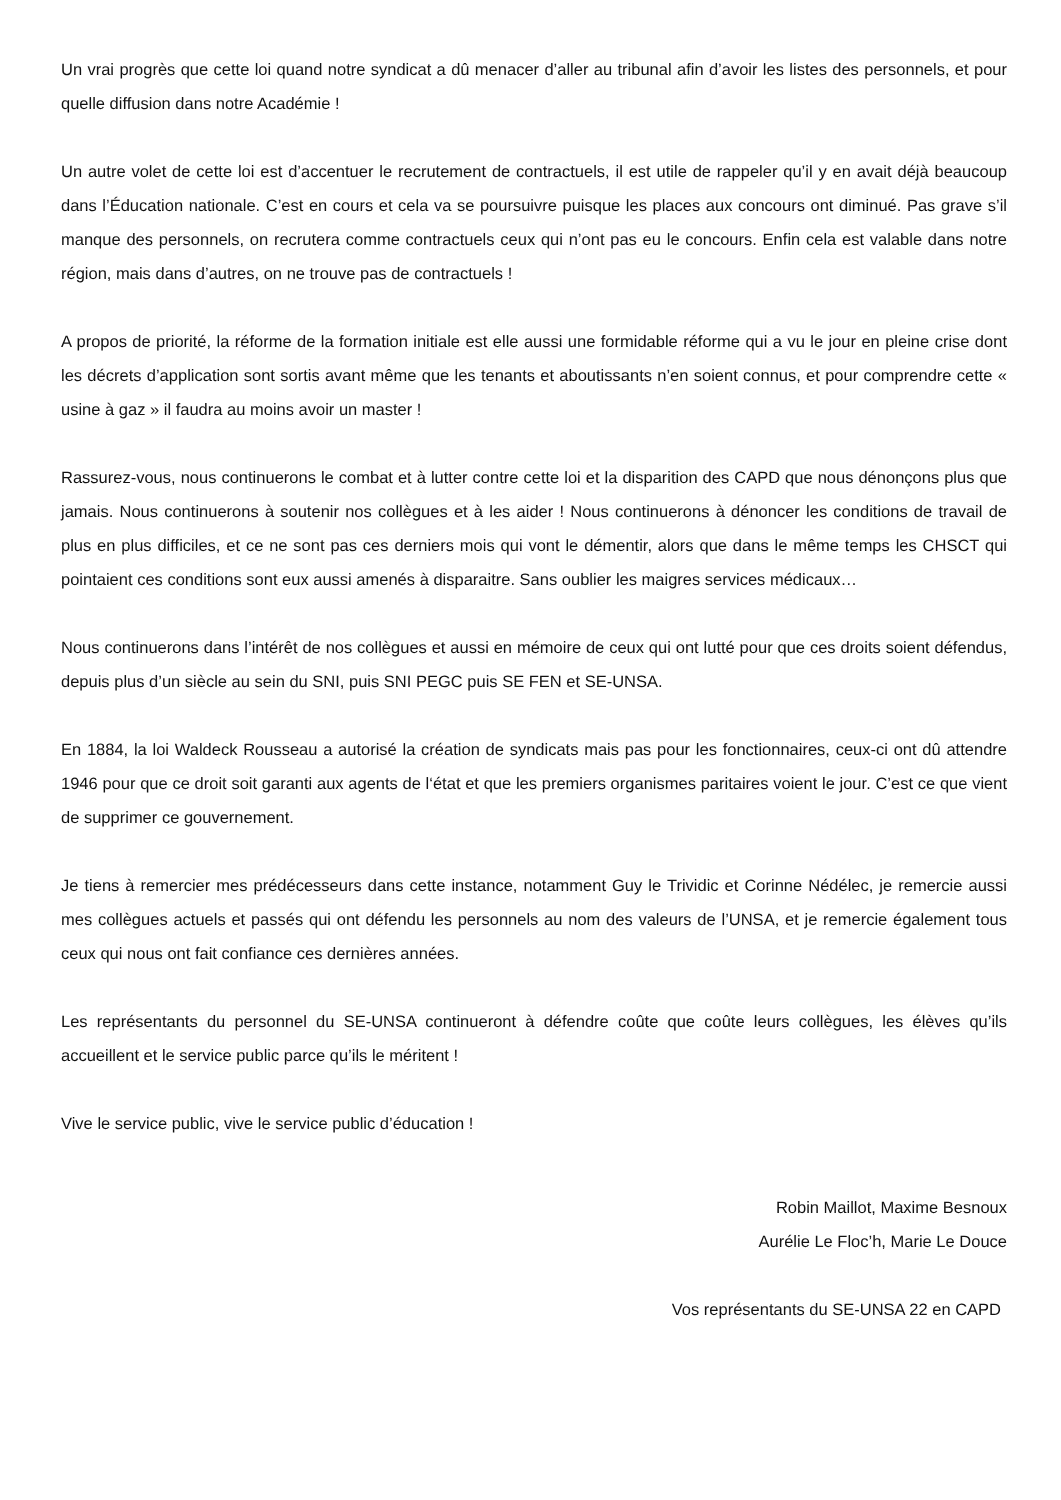Un vrai progrès que cette loi quand notre syndicat a dû menacer d’aller au tribunal afin d’avoir les listes des personnels, et pour quelle diffusion dans notre Académie !
Un autre volet de cette loi est d’accentuer le recrutement de contractuels, il est utile de rappeler qu’il y en avait déjà beaucoup dans l’Éducation nationale. C’est en cours et cela va se poursuivre puisque les places aux concours ont diminué. Pas grave s’il manque des personnels, on recrutera comme contractuels ceux qui n’ont pas eu le concours. Enfin cela est valable dans notre région, mais dans d’autres, on ne trouve pas de contractuels !
A propos de priorité, la réforme de la formation initiale est elle aussi une formidable réforme qui a vu le jour en pleine crise dont les décrets d’application sont sortis avant même que les tenants et aboutissants n’en soient connus, et pour comprendre cette « usine à gaz » il faudra au moins avoir un master !
Rassurez-vous, nous continuerons le combat et à lutter contre cette loi et la disparition des CAPD que nous dénonçons plus que jamais. Nous continuerons à soutenir nos collègues et à les aider ! Nous continuerons à dénoncer les conditions de travail de plus en plus difficiles, et ce ne sont pas ces derniers mois qui vont le démentir, alors que dans le même temps les CHSCT qui pointaient ces conditions sont eux aussi amenés à disparaitre. Sans oublier les maigres services médicaux…
Nous continuerons dans l’intérêt de nos collègues et aussi en mémoire de ceux qui ont lutté pour que ces droits soient défendus, depuis plus d’un siècle au sein du SNI, puis SNI PEGC puis SE FEN et SE-UNSA.
En 1884, la loi Waldeck Rousseau a autorisé la création de syndicats mais pas pour les fonctionnaires, ceux-ci ont dû attendre 1946 pour que ce droit soit garanti aux agents de l‘état et que les premiers organismes paritaires voient le jour. C’est ce que vient de supprimer ce gouvernement.
Je tiens à remercier mes prédécesseurs dans cette instance, notamment Guy le Trividic et Corinne Nédélec, je remercie aussi mes collègues actuels et passés qui ont défendu les personnels au nom des valeurs de l’UNSA, et je remercie également tous ceux qui nous ont fait confiance ces dernières années.
Les représentants du personnel du SE-UNSA continueront à défendre coûte que coûte leurs collègues, les élèves qu’ils accueillent et le service public parce qu’ils le méritent !
Vive le service public, vive le service public d’éducation !
Robin Maillot, Maxime Besnoux
Aurélie Le Floc’h, Marie Le Douce
Vos représentants du SE-UNSA 22 en CAPD